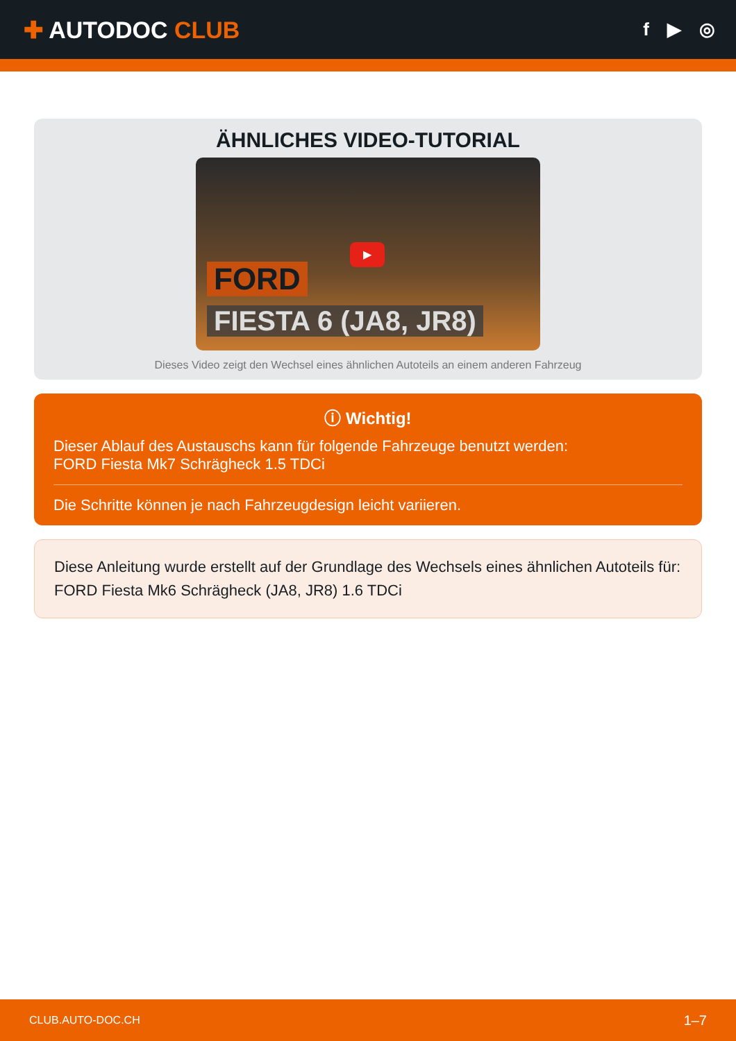✚ AUTODOC CLUB
f ▶ ◎
ÄHNLICHES VIDEO-TUTORIAL
▶
FORD
FIESTA 6 (JA8, JR8)
Dieses Video zeigt den Wechsel eines ähnlichen Autoteils an einem anderen Fahrzeug
ⓘ Wichtig!
Dieser Ablauf des Austauschs kann für folgende Fahrzeuge benutzt werden:
FORD Fiesta Mk7 Schrägheck 1.5 TDCi
Die Schritte können je nach Fahrzeugdesign leicht variieren.
Diese Anleitung wurde erstellt auf der Grundlage des Wechsels eines ähnlichen Autoteils für: FORD Fiesta Mk6 Schrägheck (JA8, JR8) 1.6 TDCi
CLUB.AUTO-DOC.CH 1–7